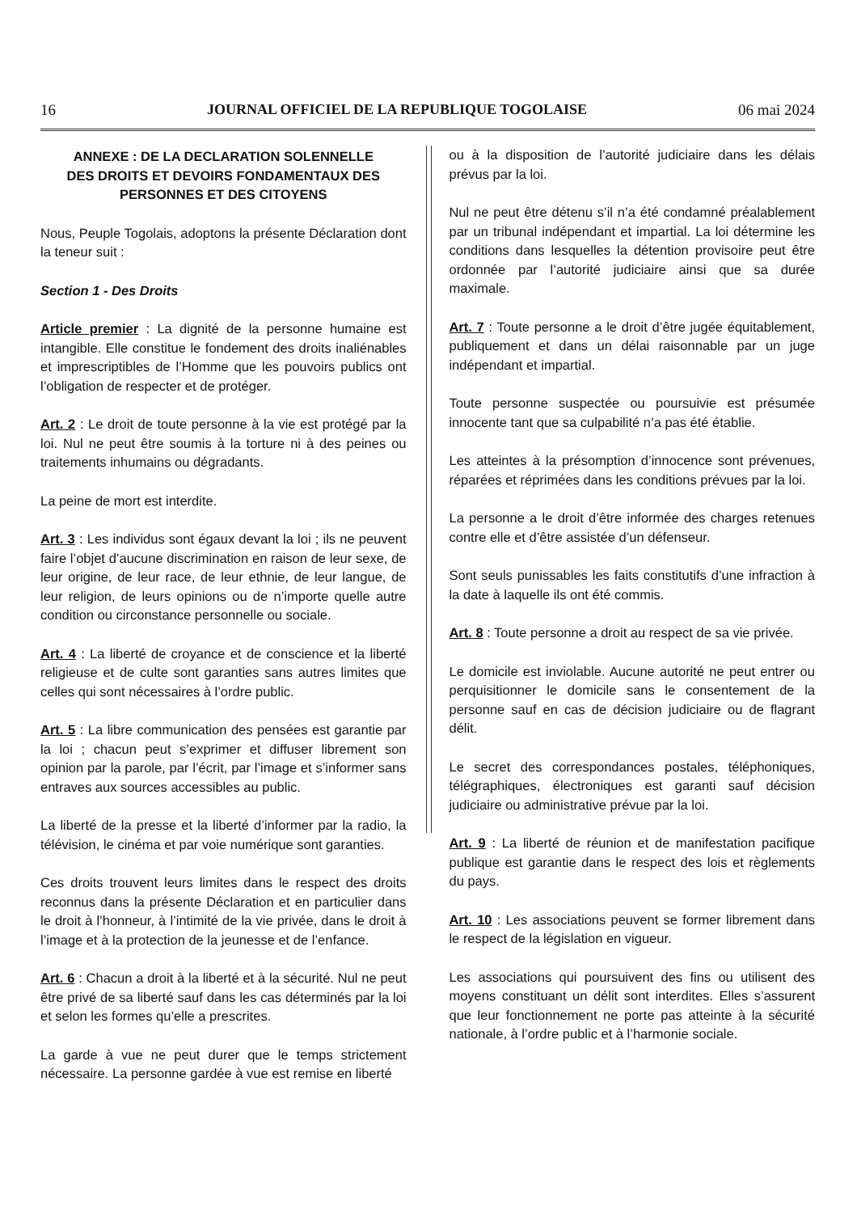16 JOURNAL OFFICIEL DE LA REPUBLIQUE TOGOLAISE 06 mai 2024
ANNEXE : DE LA DECLARATION SOLENNELLE
DES DROITS ET DEVOIRS FONDAMENTAUX DES
PERSONNES ET DES CITOYENS
Nous, Peuple Togolais, adoptons la présente Déclaration dont la teneur suit :
Section 1 - Des Droits
Article premier : La dignité de la personne humaine est intangible. Elle constitue le fondement des droits inaliénables et imprescriptibles de l’Homme que les pouvoirs publics ont l’obligation de respecter et de protéger.
Art. 2 : Le droit de toute personne à la vie est protégé par la loi. Nul ne peut être soumis à la torture ni à des peines ou traitements inhumains ou dégradants.
La peine de mort est interdite.
Art. 3 : Les individus sont égaux devant la loi ; ils ne peuvent faire l’objet d’aucune discrimination en raison de leur sexe, de leur origine, de leur race, de leur ethnie, de leur langue, de leur religion, de leurs opinions ou de n’importe quelle autre condition ou circonstance personnelle ou sociale.
Art. 4 : La liberté de croyance et de conscience et la liberté religieuse et de culte sont garanties sans autres limites que celles qui sont nécessaires à l’ordre public.
Art. 5 : La libre communication des pensées est garantie par la loi ; chacun peut s’exprimer et diffuser librement son opinion par la parole, par l’écrit, par l’image et s’informer sans entraves aux sources accessibles au public.
La liberté de la presse et la liberté d’informer par la radio, la télévision, le cinéma et par voie numérique sont garanties.
Ces droits trouvent leurs limites dans le respect des droits reconnus dans la présente Déclaration et en particulier dans le droit à l’honneur, à l’intimité de la vie privée, dans le droit à l’image et à la protection de la jeunesse et de l’enfance.
Art. 6 : Chacun a droit à la liberté et à la sécurité. Nul ne peut être privé de sa liberté sauf dans les cas déterminés par la loi et selon les formes qu’elle a prescrites.
La garde à vue ne peut durer que le temps strictement nécessaire. La personne gardée à vue est remise en liberté
ou à la disposition de l’autorité judiciaire dans les délais prévus par la loi.
Nul ne peut être détenu s’il n’a été condamné préalablement par un tribunal indépendant et impartial. La loi détermine les conditions dans lesquelles la détention provisoire peut être ordonnée par l’autorité judiciaire ainsi que sa durée maximale.
Art. 7 : Toute personne a le droit d’être jugée équitablement, publiquement et dans un délai raisonnable par un juge indépendant et impartial.
Toute personne suspectée ou poursuivie est présumée innocente tant que sa culpabilité n’a pas été établie.
Les atteintes à la présomption d’innocence sont prévenues, réparées et réprimées dans les conditions prévues par la loi.
La personne a le droit d’être informée des charges retenues contre elle et d’être assistée d’un défenseur.
Sont seuls punissables les faits constitutifs d’une infraction à la date à laquelle ils ont été commis.
Art. 8 : Toute personne a droit au respect de sa vie privée.
Le domicile est inviolable. Aucune autorité ne peut entrer ou perquisitionner le domicile sans le consentement de la personne sauf en cas de décision judiciaire ou de flagrant délit.
Le secret des correspondances postales, téléphoniques, télégraphiques, électroniques est garanti sauf décision judiciaire ou administrative prévue par la loi.
Art. 9 : La liberté de réunion et de manifestation pacifique publique est garantie dans le respect des lois et règlements du pays.
Art. 10 : Les associations peuvent se former librement dans le respect de la législation en vigueur.
Les associations qui poursuivent des fins ou utilisent des moyens constituant un délit sont interdites. Elles s’assurent que leur fonctionnement ne porte pas atteinte à la sécurité nationale, à l’ordre public et à l’harmonie sociale.